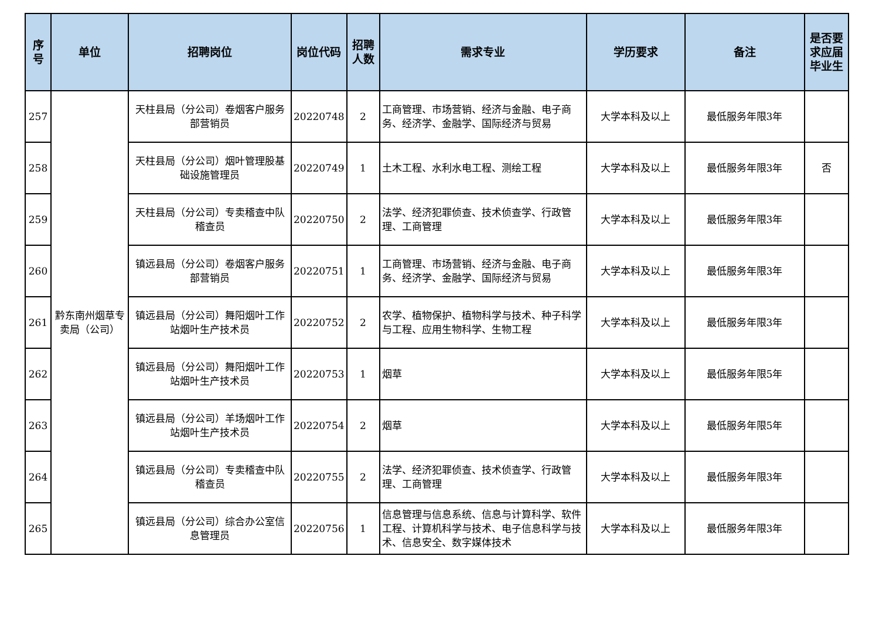| 序号 | 单位 | 招聘岗位 | 岗位代码 | 招聘人数 | 需求专业 | 学历要求 | 备注 | 是否要求应届毕业生 |
| --- | --- | --- | --- | --- | --- | --- | --- | --- |
| 257 | 黔东南州烟草专卖局（公司） | 天柱县局（分公司）卷烟客户服务部营销员 | 20220748 | 2 | 工商管理、市场营销、经济与金融、电子商务、经济学、金融学、国际经济与贸易 | 大学本科及以上 | 最低服务年限3年 | |
| 258 | | 天柱县局（分公司）烟叶管理股基础设施管理员 | 20220749 | 1 | 土木工程、水利水电工程、测绘工程 | 大学本科及以上 | 最低服务年限3年 | 否 |
| 259 | | 天柱县局（分公司）专卖稽查中队稽查员 | 20220750 | 2 | 法学、经济犯罪侦查、技术侦查学、行政管理、工商管理 | 大学本科及以上 | 最低服务年限3年 | |
| 260 | | 镇远县局（分公司）卷烟客户服务部营销员 | 20220751 | 1 | 工商管理、市场营销、经济与金融、电子商务、经济学、金融学、国际经济与贸易 | 大学本科及以上 | 最低服务年限3年 | |
| 261 | | 镇远县局（分公司）舞阳烟叶工作站烟叶生产技术员 | 20220752 | 2 | 农学、植物保护、植物科学与技术、种子科学与工程、应用生物科学、生物工程 | 大学本科及以上 | 最低服务年限3年 | |
| 262 | | 镇远县局（分公司）舞阳烟叶工作站烟叶生产技术员 | 20220753 | 1 | 烟草 | 大学本科及以上 | 最低服务年限5年 | |
| 263 | | 镇远县局（分公司）羊场烟叶工作站烟叶生产技术员 | 20220754 | 2 | 烟草 | 大学本科及以上 | 最低服务年限5年 | |
| 264 | | 镇远县局（分公司）专卖稽查中队稽查员 | 20220755 | 2 | 法学、经济犯罪侦查、技术侦查学、行政管理、工商管理 | 大学本科及以上 | 最低服务年限3年 | |
| 265 | | 镇远县局（分公司）综合办公室信息管理员 | 20220756 | 1 | 信息管理与信息系统、信息与计算科学、软件工程、计算机科学与技术、电子信息科学与技术、信息安全、数字媒体技术 | 大学本科及以上 | 最低服务年限3年 | |